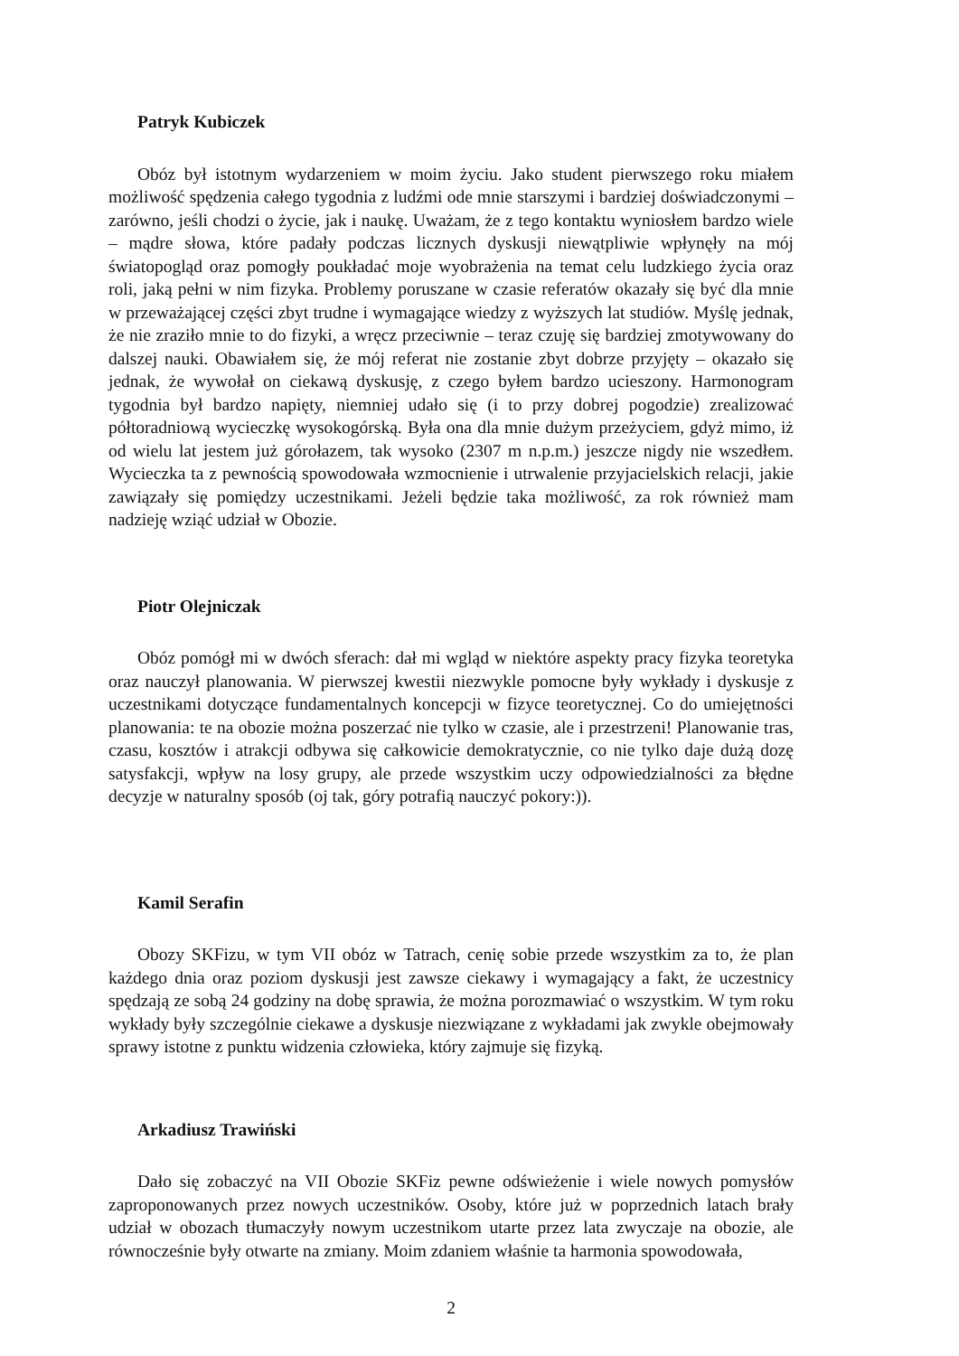Patryk Kubiczek
Obóz był istotnym wydarzeniem w moim życiu. Jako student pierwszego roku miałem możliwość spędzenia całego tygodnia z ludźmi ode mnie starszymi i bardziej doświadczonymi – zarówno, jeśli chodzi o życie, jak i naukę. Uważam, że z tego kontaktu wyniosłem bardzo wiele – mądre słowa, które padały podczas licznych dyskusji niewątpliwie wpłynęły na mój światopogląd oraz pomogły poukładać moje wyobrażenia na temat celu ludzkiego życia oraz roli, jaką pełni w nim fizyka. Problemy poruszane w czasie referatów okazały się być dla mnie w przeważającej części zbyt trudne i wymagające wiedzy z wyższych lat studiów. Myślę jednak, że nie zraziło mnie to do fizyki, a wręcz przeciwnie – teraz czuję się bardziej zmotywowany do dalszej nauki. Obawiałem się, że mój referat nie zostanie zbyt dobrze przyjęty – okazało się jednak, że wywołał on ciekawą dyskusję, z czego byłem bardzo ucieszony. Harmonogram tygodnia był bardzo napięty, niemniej udało się (i to przy dobrej pogodzie) zrealizować półtoradniową wycieczkę wysokogórską. Była ona dla mnie dużym przeżyciem, gdyż mimo, iż od wielu lat jestem już górołazem, tak wysoko (2307 m n.p.m.) jeszcze nigdy nie wszedłem. Wycieczka ta z pewnością spowodowała wzmocnienie i utrwalenie przyjacielskich relacji, jakie zawiązały się pomiędzy uczestnikami. Jeżeli będzie taka możliwość, za rok również mam nadzieję wziąć udział w Obozie.
Piotr Olejniczak
Obóz pomógł mi w dwóch sferach: dał mi wgląd w niektóre aspekty pracy fizyka teoretyka oraz nauczył planowania. W pierwszej kwestii niezwykle pomocne były wykłady i dyskusje z uczestnikami dotyczące fundamentalnych koncepcji w fizyce teoretycznej. Co do umiejętności planowania: te na obozie można poszerzać nie tylko w czasie, ale i przestrzeni! Planowanie tras, czasu, kosztów i atrakcji odbywa się całkowicie demokratycznie, co nie tylko daje dużą dozę satysfakcji, wpływ na losy grupy, ale przede wszystkim uczy odpowiedzialności za błędne decyzje w naturalny sposób (oj tak, góry potrafią nauczyć pokory:)).
Kamil Serafin
Obozy SKFizu, w tym VII obóz w Tatrach, cenię sobie przede wszystkim za to, że plan każdego dnia oraz poziom dyskusji jest zawsze ciekawy i wymagający a fakt, że uczestnicy spędzają ze sobą 24 godziny na dobę sprawia, że można porozmawiać o wszystkim. W tym roku wykłady były szczególnie ciekawe a dyskusje niezwiązane z wykładami jak zwykle obejmowały sprawy istotne z punktu widzenia człowieka, który zajmuje się fizyką.
Arkadiusz Trawiński
Dało się zobaczyć na VII Obozie SKFiz pewne odświeżenie i wiele nowych pomysłów zaproponowanych przez nowych uczestników. Osoby, które już w poprzednich latach brały udział w obozach tłumaczyły nowym uczestnikom utarte przez lata zwyczaje na obozie, ale równocześnie były otwarte na zmiany. Moim zdaniem właśnie ta harmonia spowodowała,
2